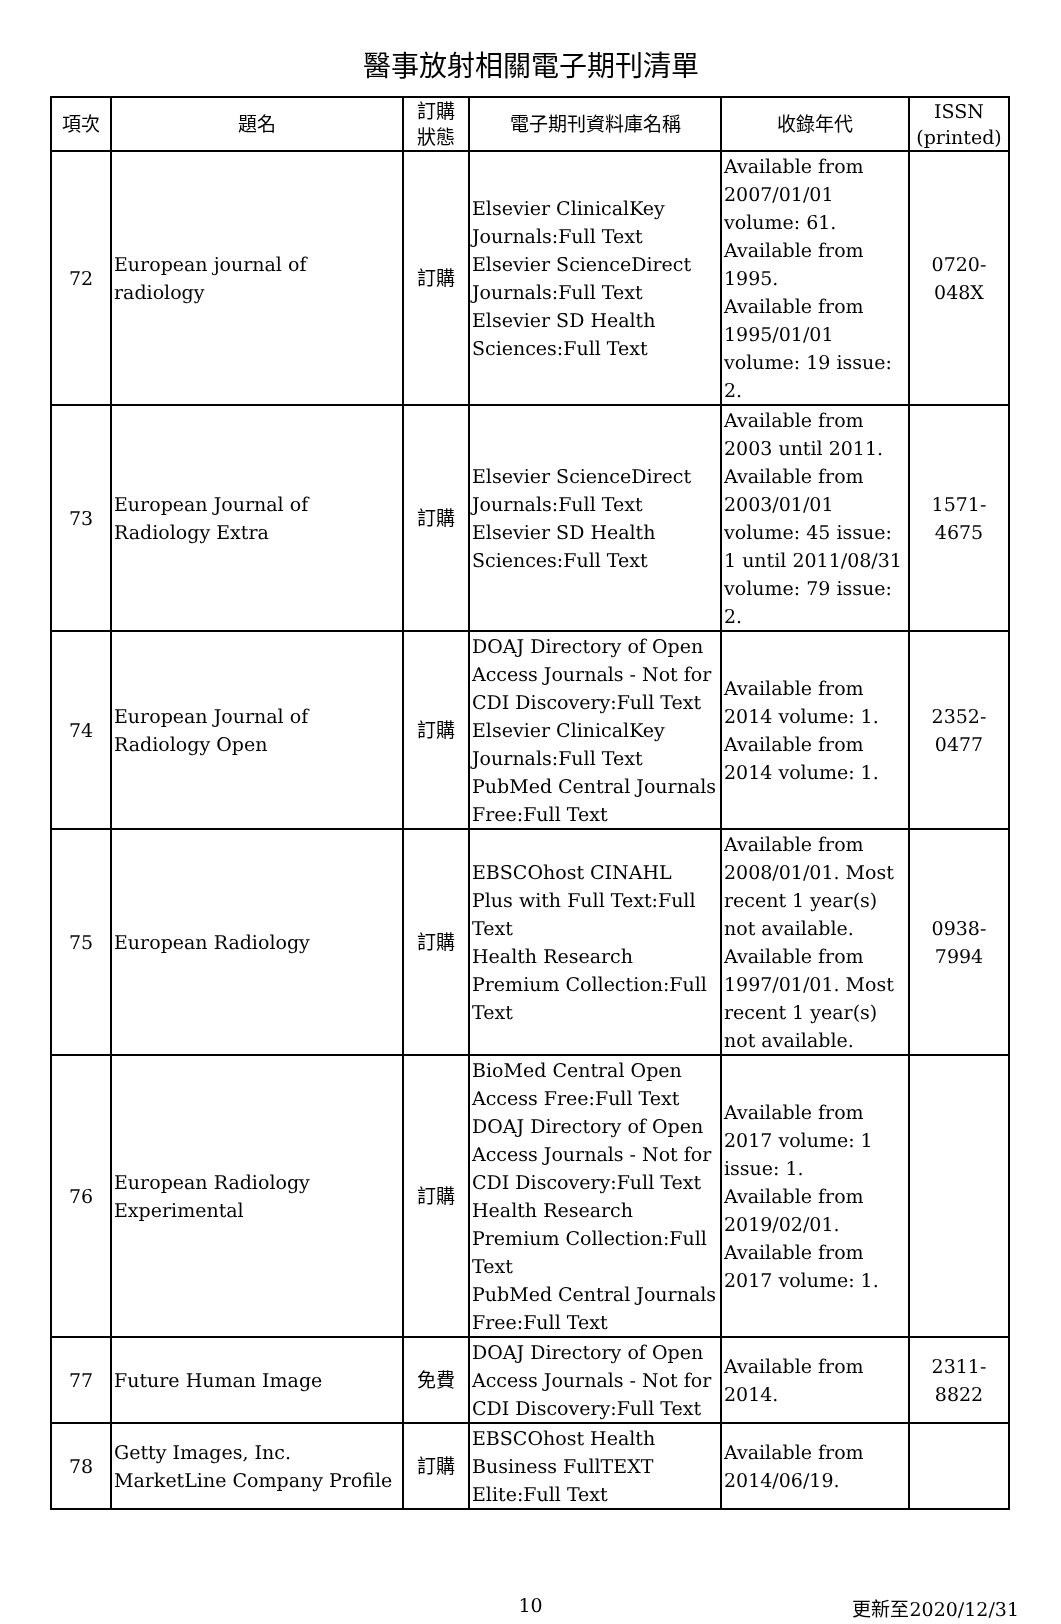醫事放射相關電子期刊清單
| 項次 | 題名 | 訂購 狀態 | 電子期刊資料庫名稱 | 收錄年代 | ISSN (printed) |
| --- | --- | --- | --- | --- | --- |
| 72 | European journal of radiology | 訂購 | Elsevier ClinicalKey Journals:Full Text Elsevier ScienceDirect Journals:Full Text Elsevier SD Health Sciences:Full Text | Available from 2007/01/01 volume: 61. Available from 1995. Available from 1995/01/01 volume: 19 issue: 2. | 0720-048X |
| 73 | European Journal of Radiology Extra | 訂購 | Elsevier ScienceDirect Journals:Full Text Elsevier SD Health Sciences:Full Text | Available from 2003 until 2011. Available from 2003/01/01 volume: 45 issue: 1 until 2011/08/31 volume: 79 issue: 2. | 1571-4675 |
| 74 | European Journal of Radiology Open | 訂購 | DOAJ Directory of Open Access Journals - Not for CDI Discovery:Full Text Elsevier ClinicalKey Journals:Full Text PubMed Central Journals Free:Full Text | Available from 2014 volume: 1. Available from 2014 volume: 1. | 2352-0477 |
| 75 | European Radiology | 訂購 | EBSCOhost CINAHL Plus with Full Text:Full Text Health Research Premium Collection:Full Text | Available from 2008/01/01. Most recent 1 year(s) not available. Available from 1997/01/01. Most recent 1 year(s) not available. | 0938-7994 |
| 76 | European Radiology Experimental | 訂購 | BioMed Central Open Access Free:Full Text DOAJ Directory of Open Access Journals - Not for CDI Discovery:Full Text Health Research Premium Collection:Full Text PubMed Central Journals Free:Full Text | Available from 2017 volume: 1 issue: 1. Available from 2019/02/01. Available from 2017 volume: 1. | |
| 77 | Future Human Image | 免費 | DOAJ Directory of Open Access Journals - Not for CDI Discovery:Full Text | Available from 2014. | 2311-8822 |
| 78 | Getty Images, Inc. MarketLine Company Profile | 訂購 | EBSCOhost Health Business FullTEXT Elite:Full Text | Available from 2014/06/19. | |
10
更新至2020/12/31